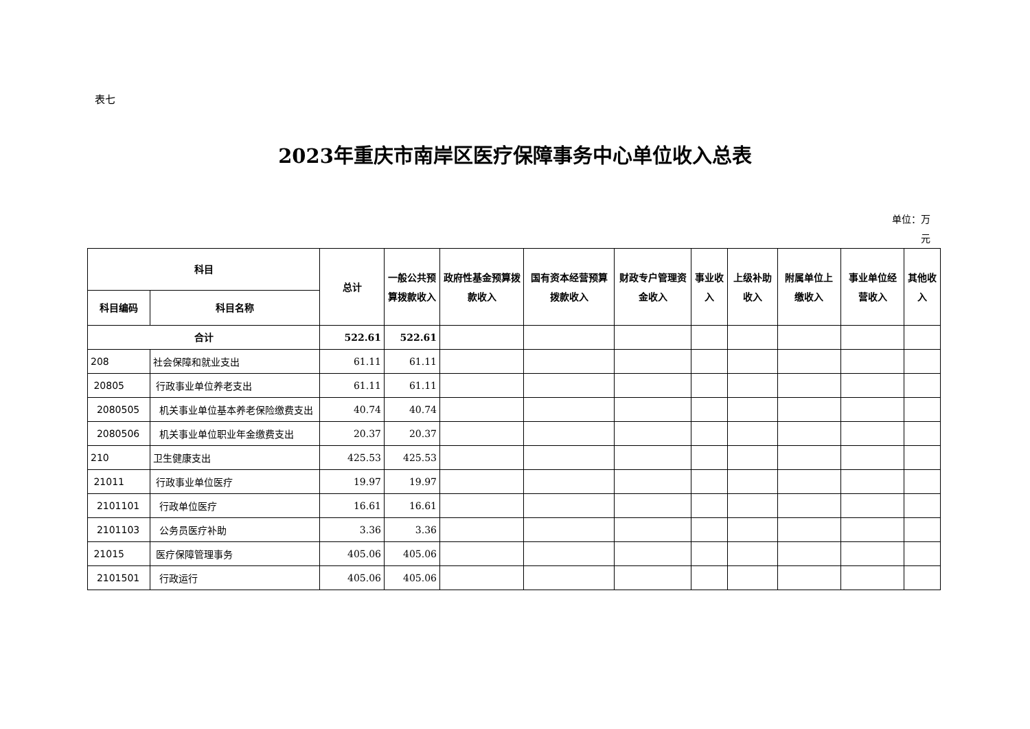表七
2023年重庆市南岸区医疗保障事务中心单位收入总表
单位：万
元
| 科目 | | 总计 | 一般公共预算拨款收入 | 政府性基金预算拨款收入 | 国有资本经营预算拨款收入 | 财政专户管理资金收入 | 事业收入 | 上级补助收入 | 附属单位上缴收入 | 事业单位经营收入 | 其他收入 |
| --- | --- | --- | --- | --- | --- | --- | --- | --- | --- | --- | --- |
| 科目编码 | 科目名称 | | | | | | | | | | |
| 合计 | | 522.61 | 522.61 | | | | | | | | |
| 208 | 社会保障和就业支出 | 61.11 | 61.11 | | | | | | | | |
| 20805 | 行政事业单位养老支出 | 61.11 | 61.11 | | | | | | | | |
| 2080505 | 机关事业单位基本养老保险缴费支出 | 40.74 | 40.74 | | | | | | | | |
| 2080506 | 机关事业单位职业年金缴费支出 | 20.37 | 20.37 | | | | | | | | |
| 210 | 卫生健康支出 | 425.53 | 425.53 | | | | | | | | |
| 21011 | 行政事业单位医疗 | 19.97 | 19.97 | | | | | | | | |
| 2101101 | 行政单位医疗 | 16.61 | 16.61 | | | | | | | | |
| 2101103 | 公务员医疗补助 | 3.36 | 3.36 | | | | | | | | |
| 21015 | 医疗保障管理事务 | 405.06 | 405.06 | | | | | | | | |
| 2101501 | 行政运行 | 405.06 | 405.06 | | | | | | | | |